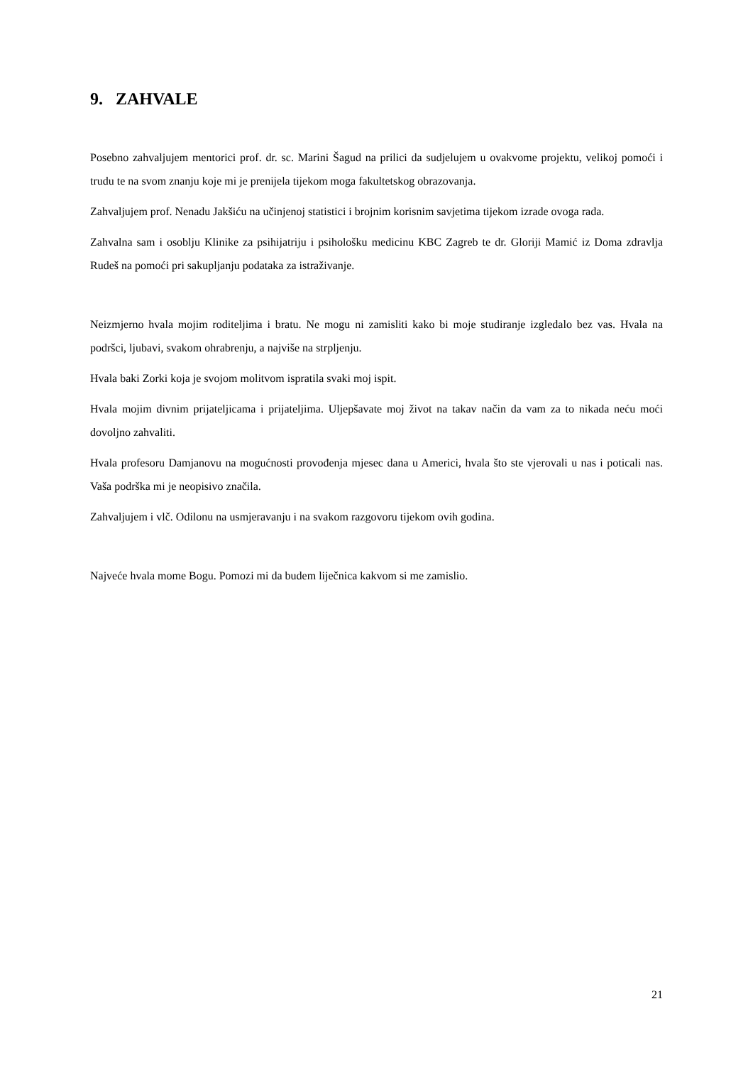9. ZAHVALE
Posebno zahvaljujem mentorici prof. dr. sc. Marini Šagud na prilici da sudjelujem u ovakvome projektu, velikoj pomoći i trudu te na svom znanju koje mi je prenijela tijekom moga fakultetskog obrazovanja.
Zahvaljujem prof. Nenadu Jakšiću na učinjenoj statistici i brojnim korisnim savjetima tijekom izrade ovoga rada.
Zahvalna sam i osoblju Klinike za psihijatriju i psihološku medicinu KBC Zagreb te dr. Gloriji Mamić iz Doma zdravlja Rudeš na pomoći pri sakupljanju podataka za istraživanje.
Neizmjerno hvala mojim roditeljima i bratu. Ne mogu ni zamisliti kako bi moje studiranje izgledalo bez vas. Hvala na podršci, ljubavi, svakom ohrabrenju, a najviše na strpljenju.
Hvala baki Zorki koja je svojom molitvom ispratila svaki moj ispit.
Hvala mojim divnim prijateljicama i prijateljima. Uljepšavate moj život na takav način da vam za to nikada neću moći dovoljno zahvaliti.
Hvala profesoru Damjanovu na mogućnosti provođenja mjesec dana u Americi, hvala što ste vjerovali u nas i poticali nas. Vaša podrška mi je neopisivo značila.
Zahvaljujem i vlč. Odilonu na usmjeravanju i na svakom razgovoru tijekom ovih godina.
Najveće hvala mome Bogu. Pomozi mi da budem liječnica kakvom si me zamislio.
21